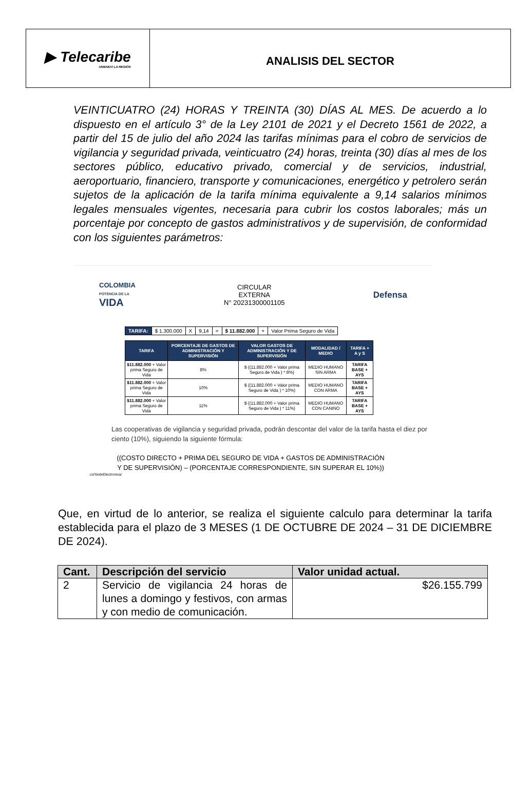▶ Telecaribe
UNIENDO LA REGIÓN
ANALISIS DEL SECTOR
VEINTICUATRO (24) HORAS Y TREINTA (30) DÍAS AL MES. De acuerdo a lo dispuesto en el artículo 3° de la Ley 2101 de 2021 y el Decreto 1561 de 2022, a partir del 15 de julio del año 2024 las tarifas mínimas para el cobro de servicios de vigilancia y seguridad privada, veinticuatro (24) horas, treinta (30) días al mes de los sectores público, educativo privado, comercial y de servicios, industrial, aeroportuario, financiero, transporte y comunicaciones, energético y petrolero serán sujetos de la aplicación de la tarifa mínima equivalente a 9,14 salarios mínimos legales mensuales vigentes, necesaria para cubrir los costos laborales; más un porcentaje por concepto de gastos administrativos y de supervisión, de conformidad con los siguientes parámetros:
COLOMBIA
POTENCIA DE LA
VIDA
CIRCULAR
EXTERNA
N° 20231300001105
Defensa
| TARIFA: | $ 1.300.000 | X | 9,14 | = | $ 11.882.000 | + | Valor Prima Seguro de Vida |
| TARIFA | PORCENTAJE DE GASTOS DE ADMINISTRACIÓN Y SUPERVISIÓN | VALOR GASTOS DE ADMINISTRACIÓN Y DE SUPERVISIÓN | MODALIDAD / MEDIO | TARIFA + A y S |
| --- | --- | --- | --- | --- |
| $11.882.000 + Valor prima Seguro de Vida | 8% | $ ((11.882.000 + Valor prima Seguro de Vida ) * 8%) | MEDIO HUMANO SIN ARMA | TARIFA BASE + AYS |
| $11.882.000 + Valor prima Seguro de Vida | 10% | $ ((11.882.000 + Valor prima Seguro de Vida ) * 10%) | MEDIO HUMANO CON ARMA | TARIFA BASE + AYS |
| $11.882.000 + Valor prima Seguro de Vida | 11% | $ ((11.882.000 + Valor prima Seguro de Vida ) * 11%) | MEDIO HUMANO CON CANINO | TARIFA BASE + AYS |
Las cooperativas de vigilancia y seguridad privada, podrán descontar del valor de la tarifa hasta el diez por ciento (10%), siguiendo la siguiente fórmula:
((COSTO DIRECTO + PRIMA DEL SEGURO DE VIDA + GASTOS DE ADMINISTRACIÓN Y DE SUPERVISIÓN) – (PORCENTAJE CORRESPONDIENTE, SIN SUPERAR EL 10%))
.co/SedeElectronica/
Que, en virtud de lo anterior, se realiza el siguiente calculo para determinar la tarifa establecida para el plazo de 3 MESES (1 DE OCTUBRE DE 2024 – 31 DE DICIEMBRE DE 2024).
| Cant. | Descripción del servicio | Valor unidad actual. |
| --- | --- | --- |
| 2 | Servicio de vigilancia 24 horas de lunes a domingo y festivos, con armas y con medio de comunicación. | $26.155.799 |